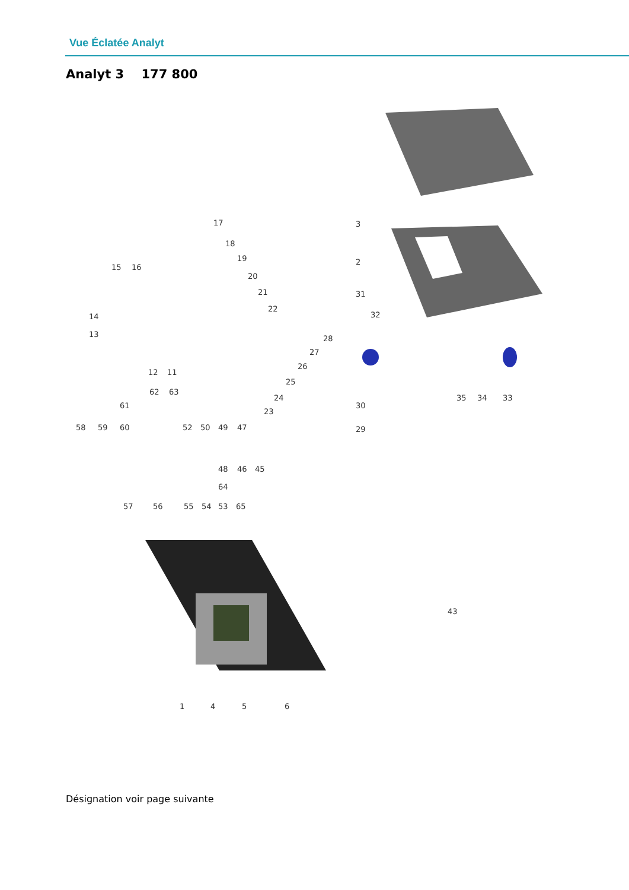Vue Éclatée Analyt
Analyt 3 177 800
3
2
31
32
28
27
26
25
24
23
30
29
35
34
33
17
18
19
20
21
22
15
16
14
13
12
11
62
63
61
58
59
60
52
50
49
47
48
46
45
64
57
56
55
54
53
65
43
1
4
5
6
Désignation voir page suivante